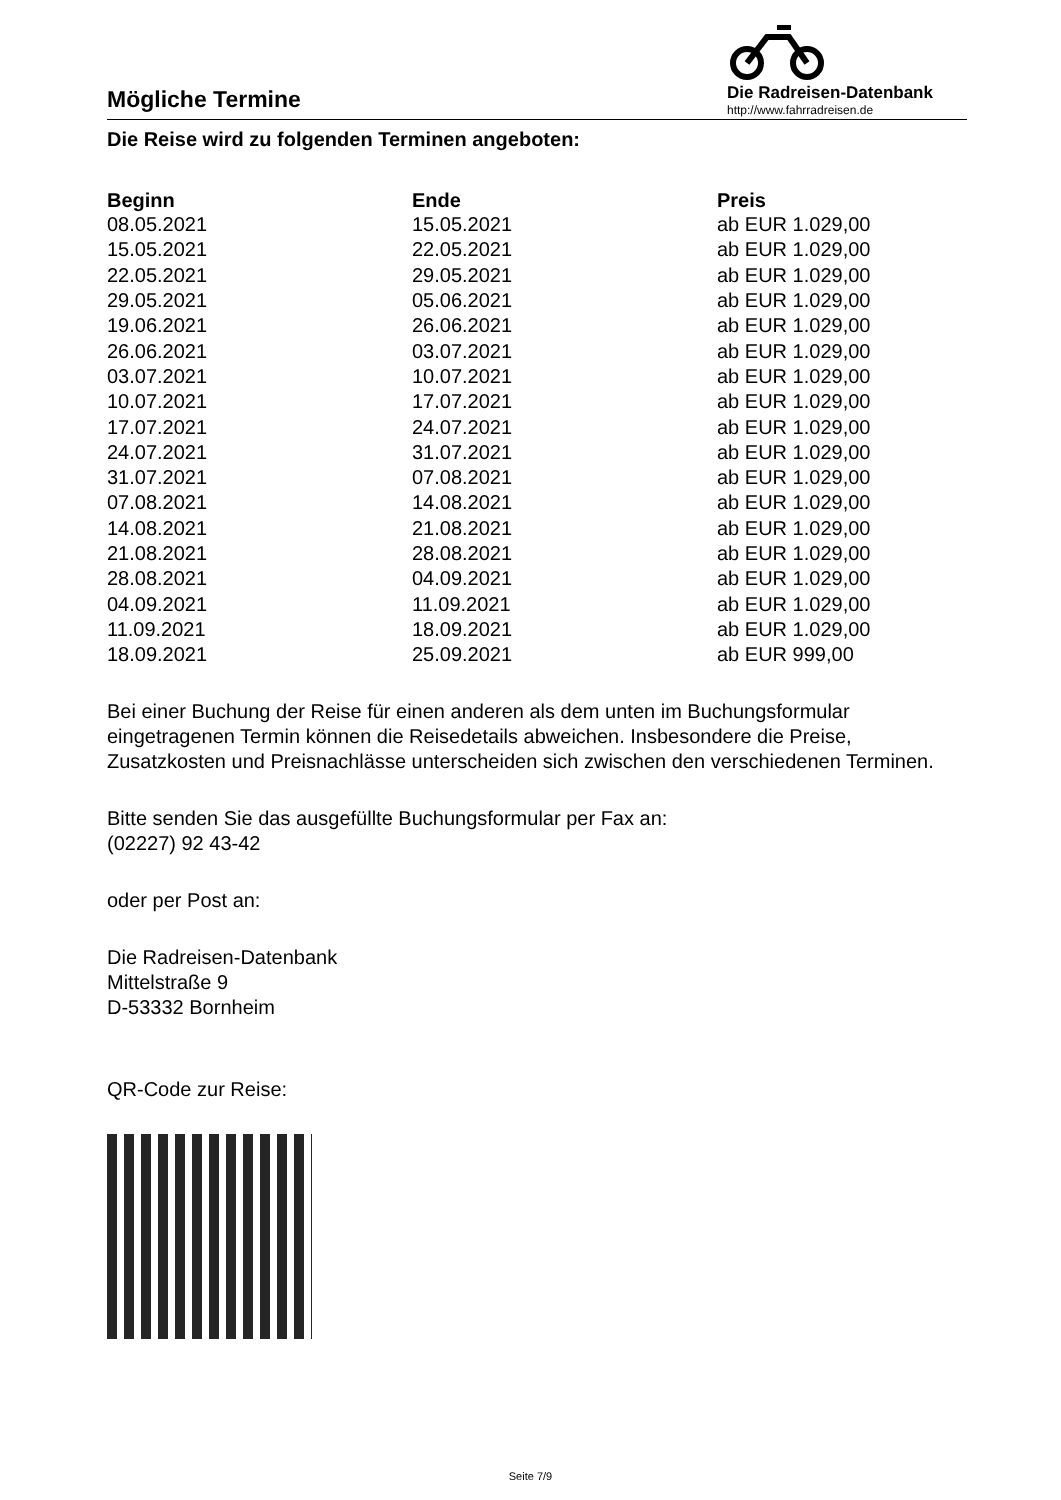Mögliche Termine
Die Radreisen-Datenbank
http://www.fahrradreisen.de
Die Reise wird zu folgenden Terminen angeboten:
| Beginn | Ende | Preis |
| --- | --- | --- |
| 08.05.2021 | 15.05.2021 | ab EUR 1.029,00 |
| 15.05.2021 | 22.05.2021 | ab EUR 1.029,00 |
| 22.05.2021 | 29.05.2021 | ab EUR 1.029,00 |
| 29.05.2021 | 05.06.2021 | ab EUR 1.029,00 |
| 19.06.2021 | 26.06.2021 | ab EUR 1.029,00 |
| 26.06.2021 | 03.07.2021 | ab EUR 1.029,00 |
| 03.07.2021 | 10.07.2021 | ab EUR 1.029,00 |
| 10.07.2021 | 17.07.2021 | ab EUR 1.029,00 |
| 17.07.2021 | 24.07.2021 | ab EUR 1.029,00 |
| 24.07.2021 | 31.07.2021 | ab EUR 1.029,00 |
| 31.07.2021 | 07.08.2021 | ab EUR 1.029,00 |
| 07.08.2021 | 14.08.2021 | ab EUR 1.029,00 |
| 14.08.2021 | 21.08.2021 | ab EUR 1.029,00 |
| 21.08.2021 | 28.08.2021 | ab EUR 1.029,00 |
| 28.08.2021 | 04.09.2021 | ab EUR 1.029,00 |
| 04.09.2021 | 11.09.2021 | ab EUR 1.029,00 |
| 11.09.2021 | 18.09.2021 | ab EUR 1.029,00 |
| 18.09.2021 | 25.09.2021 | ab EUR 999,00 |
Bei einer Buchung der Reise für einen anderen als dem unten im Buchungsformular eingetragenen Termin können die Reisedetails abweichen. Insbesondere die Preise, Zusatzkosten und Preisnachlässe unterscheiden sich zwischen den verschiedenen Terminen.
Bitte senden Sie das ausgefüllte Buchungsformular per Fax an:
(02227) 92 43-42
oder per Post an:
Die Radreisen-Datenbank
Mittelstraße 9
D-53332 Bornheim
QR-Code zur Reise:
Seite 7/9